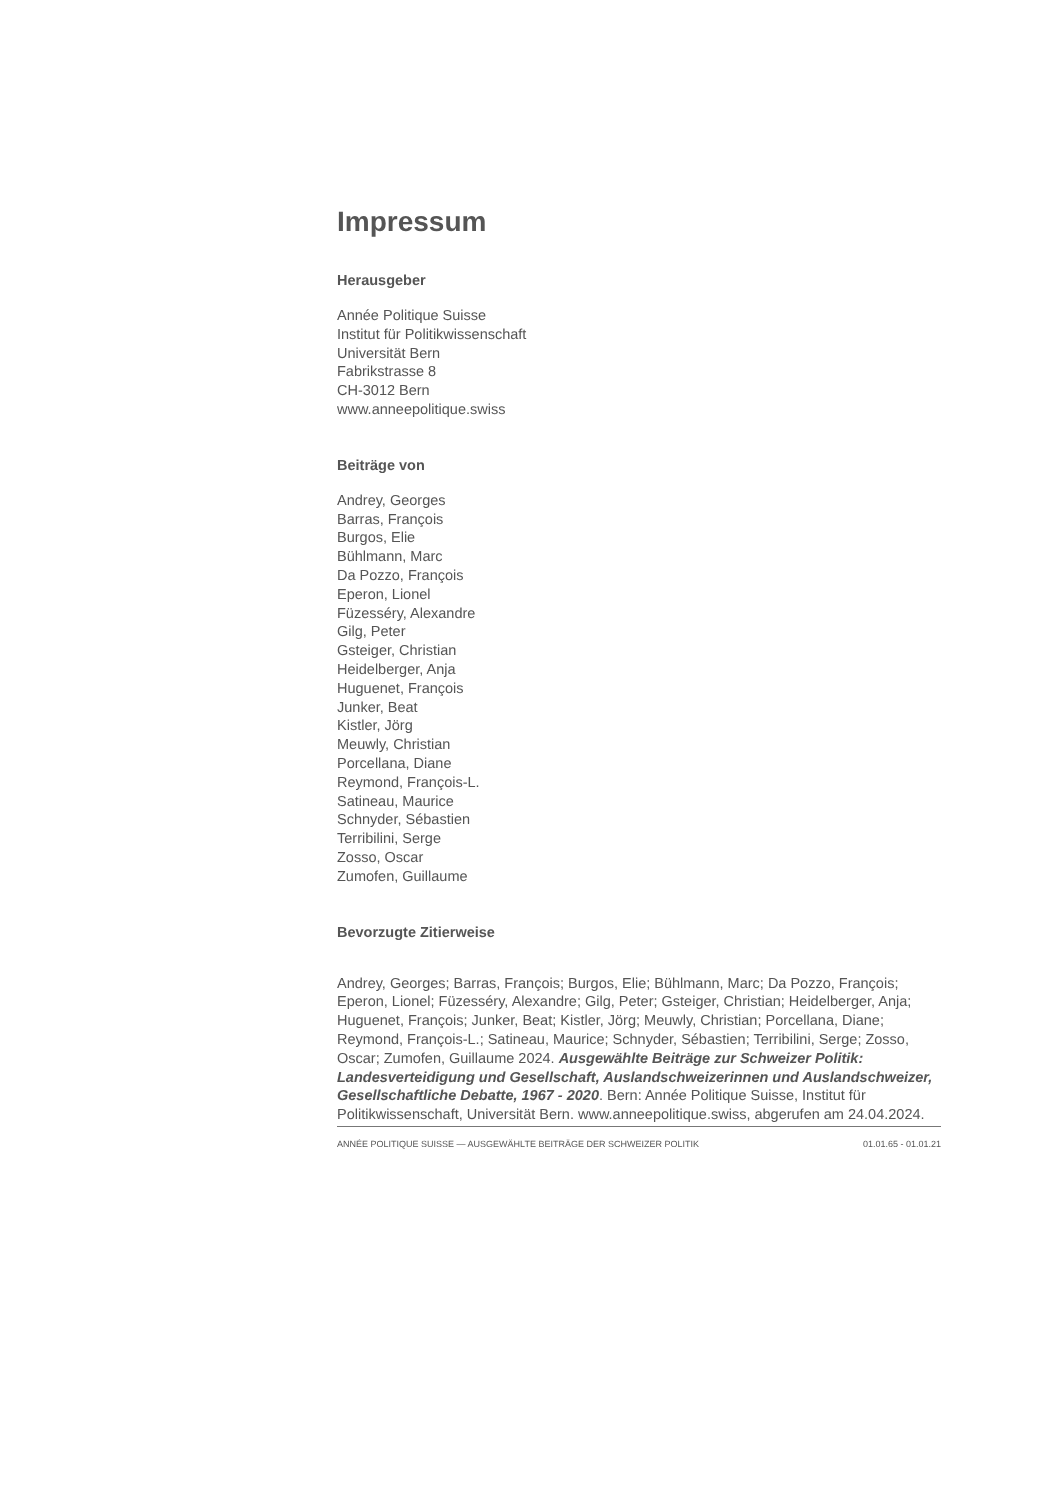Impressum
Herausgeber
Année Politique Suisse
Institut für Politikwissenschaft
Universität Bern
Fabrikstrasse 8
CH-3012 Bern
www.anneepolitique.swiss
Beiträge von
Andrey, Georges
Barras, François
Burgos, Elie
Bühlmann, Marc
Da Pozzo, François
Eperon, Lionel
Füzesséry, Alexandre
Gilg, Peter
Gsteiger, Christian
Heidelberger, Anja
Huguenet, François
Junker, Beat
Kistler, Jörg
Meuwly, Christian
Porcellana, Diane
Reymond, François-L.
Satineau, Maurice
Schnyder, Sébastien
Terribilini, Serge
Zosso, Oscar
Zumofen, Guillaume
Bevorzugte Zitierweise
Andrey, Georges; Barras, François; Burgos, Elie; Bühlmann, Marc; Da Pozzo, François; Eperon, Lionel; Füzesséry, Alexandre; Gilg, Peter; Gsteiger, Christian; Heidelberger, Anja; Huguenet, François; Junker, Beat; Kistler, Jörg; Meuwly, Christian; Porcellana, Diane; Reymond, François-L.; Satineau, Maurice; Schnyder, Sébastien; Terribilini, Serge; Zosso, Oscar; Zumofen, Guillaume 2024. Ausgewählte Beiträge zur Schweizer Politik: Landesverteidigung und Gesellschaft, Auslandschweizerinnen und Auslandschweizer, Gesellschaftliche Debatte, 1967 - 2020. Bern: Année Politique Suisse, Institut für Politikwissenschaft, Universität Bern. www.anneepolitique.swiss, abgerufen am 24.04.2024.
ANNÉE POLITIQUE SUISSE — AUSGEWÄHLTE BEITRÄGE DER SCHWEIZER POLITIK 01.01.65 - 01.01.21